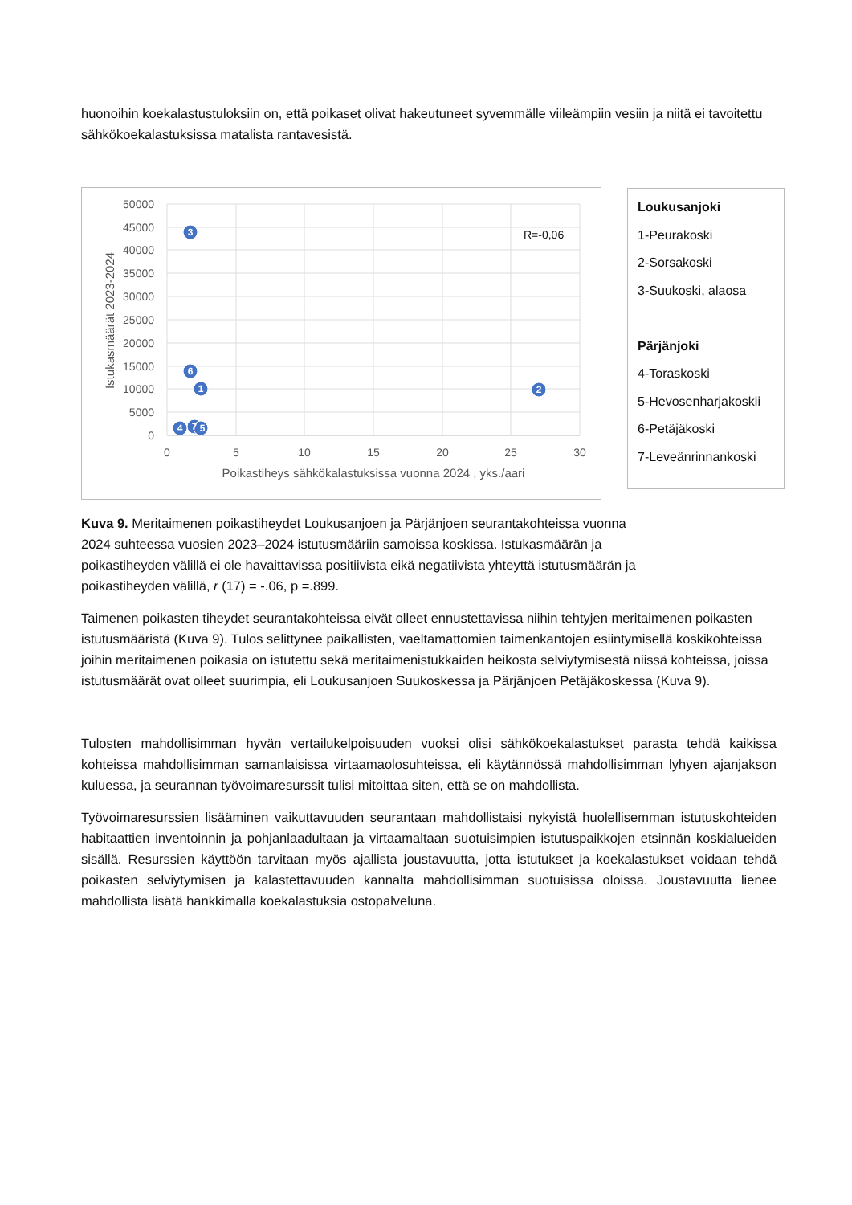huonoihin koekalastustuloksiin on, että poikaset olivat hakeutuneet syvemmälle viileämpiin vesiin ja niitä ei tavoitettu sähkökoekalastuksissa matalista rantavesistä.
50000
45000
40000
35000
30000
25000
20000
15000
10000
5000
0
0
5
10
15
20
25
30
Poikastiheys sähkökalastuksissa vuonna 2024 , yks./aari
Istukasmäärät 2023-2024
R=-0,06
3
6
1
2
4
7
5
Loukusanjoki
1-Peurakoski
2-Sorsakoski
3-Suukoski, alaosa
Pärjänjoki
4-Toraskoski
5-Hevosenharjakoskii
6-Petäjäkoski
7-Leveänrinnankoski
Kuva 9. Meritaimenen poikastiheydet Loukusanjoen ja Pärjänjoen seurantakohteissa vuonna 2024 suhteessa vuosien 2023–2024 istutusmääriin samoissa koskissa. Istukasmäärän ja poikastiheyden välillä ei ole havaittavissa positiivista eikä negatiivista yhteyttä istutusmäärän ja poikastiheyden välillä, r (17) = -.06, p =.899.
Taimenen poikasten tiheydet seurantakohteissa eivät olleet ennustettavissa niihin tehtyjen meritaimenen poikasten istutusmääristä (Kuva 9). Tulos selittynee paikallisten, vaeltamattomien taimenkantojen esiintymisellä koskikohteissa joihin meritaimenen poikasia on istutettu sekä meritaimenistukkaiden heikosta selviytymisestä niissä kohteissa, joissa istutusmäärät ovat olleet suurimpia, eli Loukusanjoen Suukoskessa ja Pärjänjoen Petäjäkoskessa (Kuva 9).
Tulosten mahdollisimman hyvän vertailukelpoisuuden vuoksi olisi sähkökoekalastukset parasta tehdä kaikissa kohteissa mahdollisimman samanlaisissa virtaamaolosuhteissa, eli käytännössä mahdollisimman lyhyen ajanjakson kuluessa, ja seurannan työvoimaresurssit tulisi mitoittaa siten, että se on mahdollista.
Työvoimaresurssien lisääminen vaikuttavuuden seurantaan mahdollistaisi nykyistä huolellisemman istutuskohteiden habitaattien inventoinnin ja pohjanlaadultaan ja virtaamaltaan suotuisimpien istutuspaikkojen etsinnän koskialueiden sisällä. Resurssien käyttöön tarvitaan myös ajallista joustavuutta, jotta istutukset ja koekalastukset voidaan tehdä poikasten selviytymisen ja kalastettavuuden kannalta mahdollisimman suotuisissa oloissa. Joustavuutta lienee mahdollista lisätä hankkimalla koekalastuksia ostopalveluna.